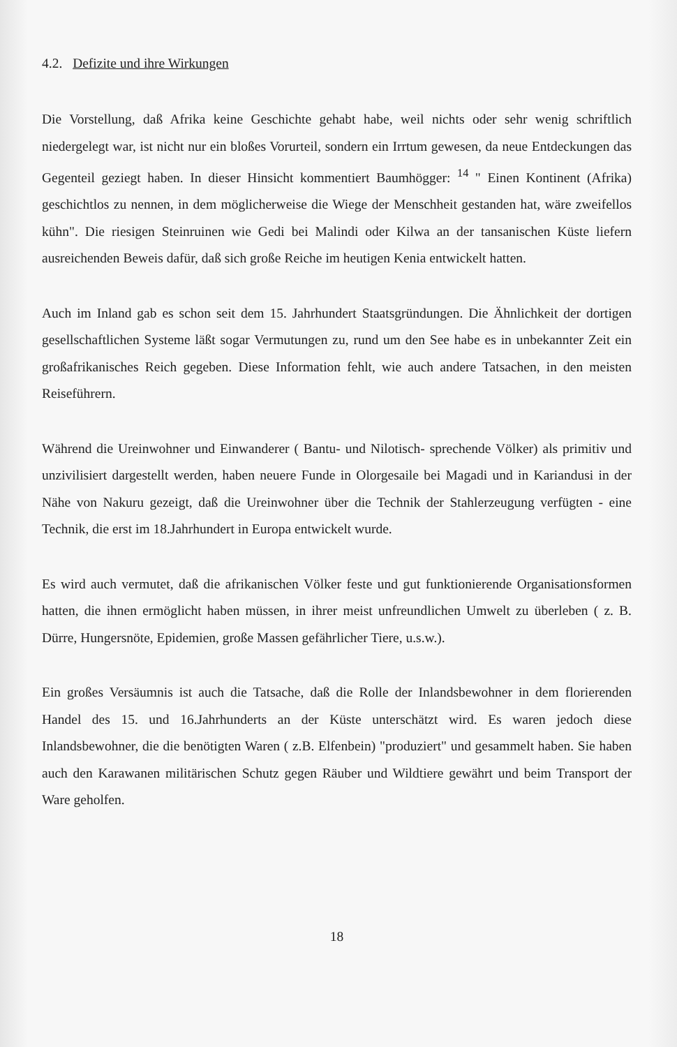4.2. Defizite und ihre Wirkungen
Die Vorstellung, daß Afrika keine Geschichte gehabt habe, weil nichts oder sehr wenig schriftlich niedergelegt war, ist nicht nur ein bloßes Vorurteil, sondern ein Irrtum gewesen, da neue Entdeckungen das Gegenteil geziegt haben. In dieser Hinsicht kommentiert Baumhögger: <sup>14</sup> " Einen Kontinent (Afrika) geschichtlos zu nennen, in dem möglicherweise die Wiege der Menschheit gestanden hat, wäre zweifellos kühn". Die riesigen Steinruinen wie Gedi bei Malindi oder Kilwa an der tansanischen Küste liefern ausreichenden Beweis dafür, daß sich große Reiche im heutigen Kenia entwickelt hatten.
Auch im Inland gab es schon seit dem 15. Jahrhundert Staatsgründungen. Die Ähnlichkeit der dortigen gesellschaftlichen Systeme läßt sogar Vermutungen zu, rund um den See habe es in unbekannter Zeit ein großafrikanisches Reich gegeben. Diese Information fehlt, wie auch andere Tatsachen, in den meisten Reiseführern.
Während die Ureinwohner und Einwanderer ( Bantu- und Nilotisch- sprechende Völker) als primitiv und unzivilisiert dargestellt werden, haben neuere Funde in Olorgesaile bei Magadi und in Kariandusi in der Nähe von Nakuru gezeigt, daß die Ureinwohner über die Technik der Stahlerzeugung verfügten - eine Technik, die erst im 18.Jahrhundert in Europa entwickelt wurde.
Es wird auch vermutet, daß die afrikanischen Völker feste und gut funktionierende Organisationsformen hatten, die ihnen ermöglicht haben müssen, in ihrer meist unfreundlichen Umwelt zu überleben ( z. B. Dürre, Hungersnöte, Epidemien, große Massen gefährlicher Tiere, u.s.w.).
Ein großes Versäumnis ist auch die Tatsache, daß die Rolle der Inlandsbewohner in dem florierenden Handel des 15. und 16.Jahrhunderts an der Küste unterschätzt wird. Es waren jedoch diese Inlandsbewohner, die die benötigten Waren ( z.B. Elfenbein) "produziert" und gesammelt haben. Sie haben auch den Karawanen militärischen Schutz gegen Räuber und Wildtiere gewährt und beim Transport der Ware geholfen.
18